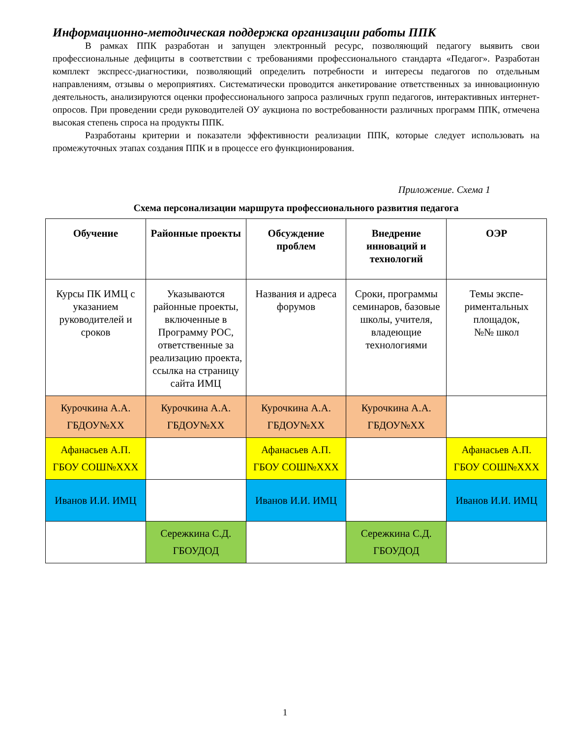Информационно-методическая поддержка организации работы ППК
В рамках ППК разработан и запущен электронный ресурс, позволяющий педагогу выявить свои профессиональные дефициты в соответствии с требованиями профессионального стандарта «Педагог». Разработан комплект экспресс-диагностики, позволяющий определить потребности и интересы педагогов по отдельным направлениям, отзывы о мероприятиях. Систематически проводится анкетирование ответственных за инновационную деятельность, анализируются оценки профессионального запроса различных групп педагогов, интерактивных интернет-опросов. При проведении среди руководителей ОУ аукциона по востребованности различных программ ППК, отмечена высокая степень спроса на продукты ППК.
Разработаны критерии и показатели эффективности реализации ППК, которые следует использовать на промежуточных этапах создания ППК и в процессе его функционирования.
Приложение. Схема 1
Схема персонализации маршрута профессионального развития педагога
| Обучение | Районные проекты | Обсуждение проблем | Внедрение инноваций и технологий | ОЭР |
| --- | --- | --- | --- | --- |
| Курсы ПК ИМЦ с указанием руководителей и сроков | Указываются районные проекты, включенные в Программу РОС, ответственные за реализацию проекта, ссылка на страницу сайта ИМЦ | Названия и адреса форумов | Сроки, программы семинаров, базовые школы, учителя, владеющие технологиями | Темы экспе-риментальных площадок, №№ школ |
| Курочкина А.А. ГБДОУ№ХХ | Курочкина А.А. ГБДОУ№ХХ | Курочкина А.А. ГБДОУ№ХХ | Курочкина А.А. ГБДОУ№ХХ | |
| Афанасьев А.П. ГБОУ СОШ№ХХХ | | Афанасьев А.П. ГБОУ СОШ№ХХХ | | Афанасьев А.П. ГБОУ СОШ№ХХХ |
| Иванов И.И. ИМЦ | | Иванов И.И. ИМЦ | | Иванов И.И. ИМЦ |
| | Сережкина С.Д. ГБОУДОД | | Сережкина С.Д. ГБОУДОД | |
1